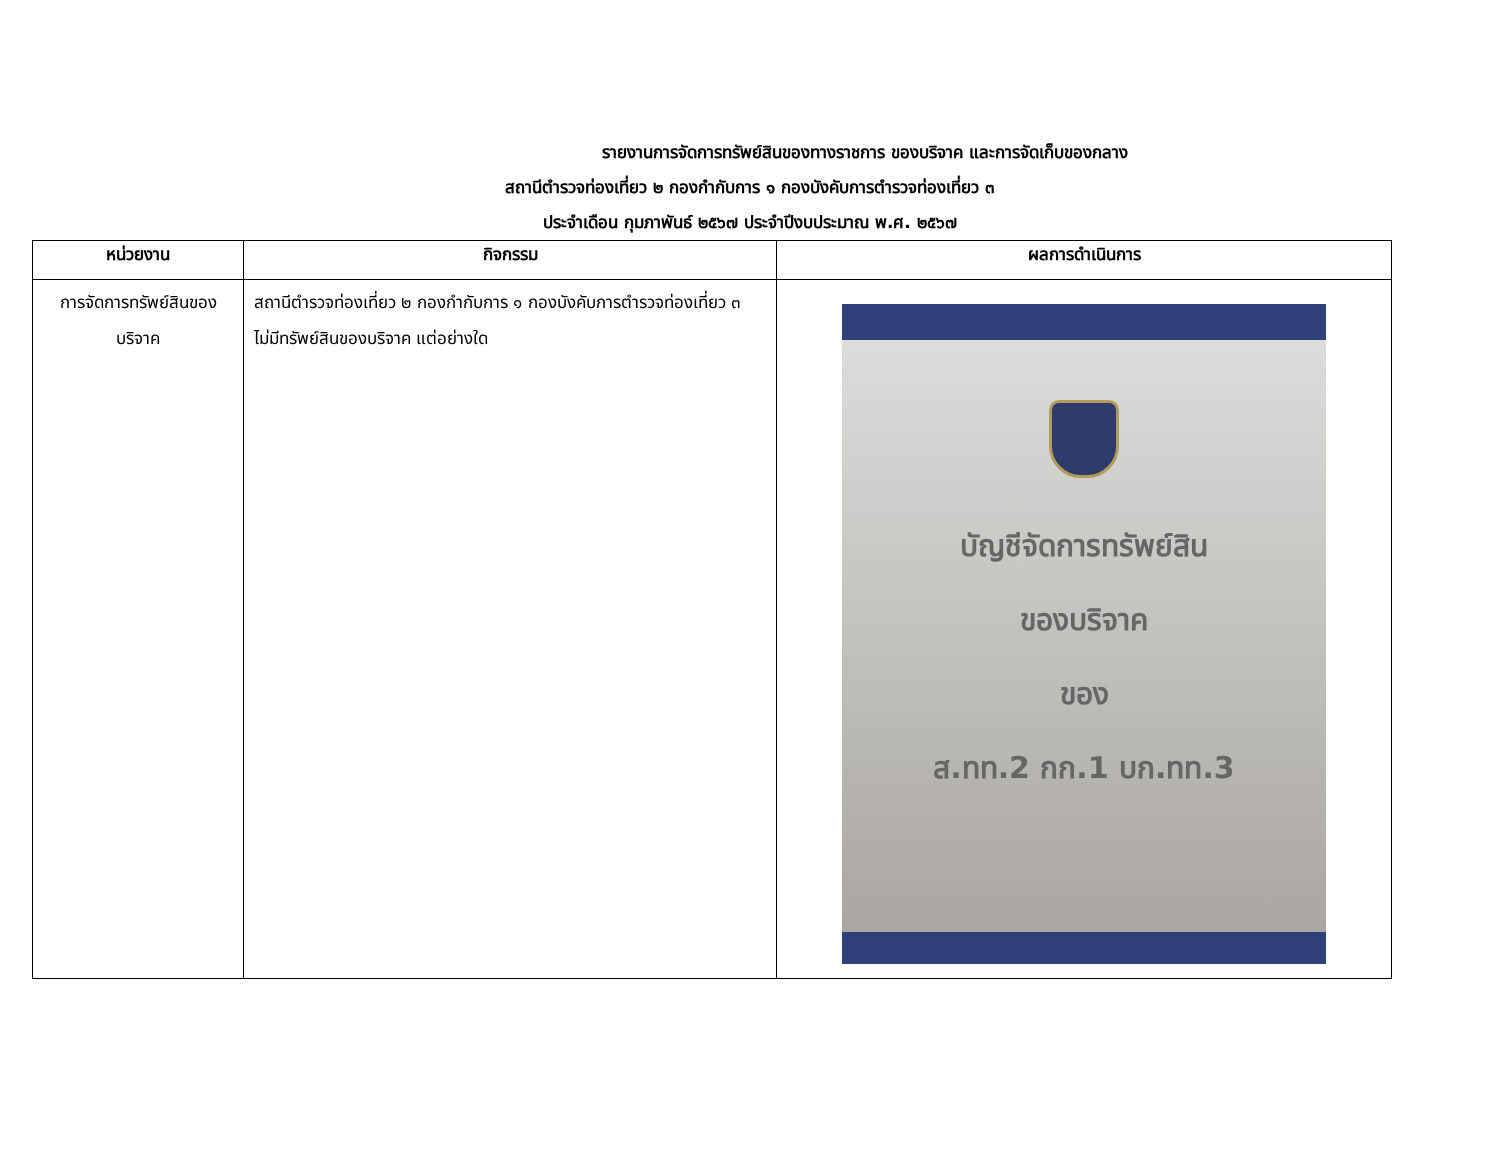รายงานการจัดการทรัพย์สินของทางราชการ ของบริจาค และการจัดเก็บของกลาง
สถานีตำรวจท่องเที่ยว ๒ กองกำกับการ ๑ กองบังคับการตำรวจท่องเที่ยว ๓
ประจำเดือน กุมภาพันธ์ ๒๕๖๗ ประจำปีงบประมาณ พ.ศ. ๒๕๖๗
| หน่วยงาน | กิจกรรม | ผลการดำเนินการ |
| --- | --- | --- |
| การจัดการทรัพย์สินของ บริจาค | สถานีตำรวจท่องเที่ยว ๒ กองกำกับการ ๑ กองบังคับการตำรวจท่องเที่ยว ๓ ไม่มีทรัพย์สินของบริจาค แต่อย่างใด | บัญชีจัดการทรัพย์สิน ของบริจาค ของ ส.ทท.2 กก.1 บก.ทท.3 |